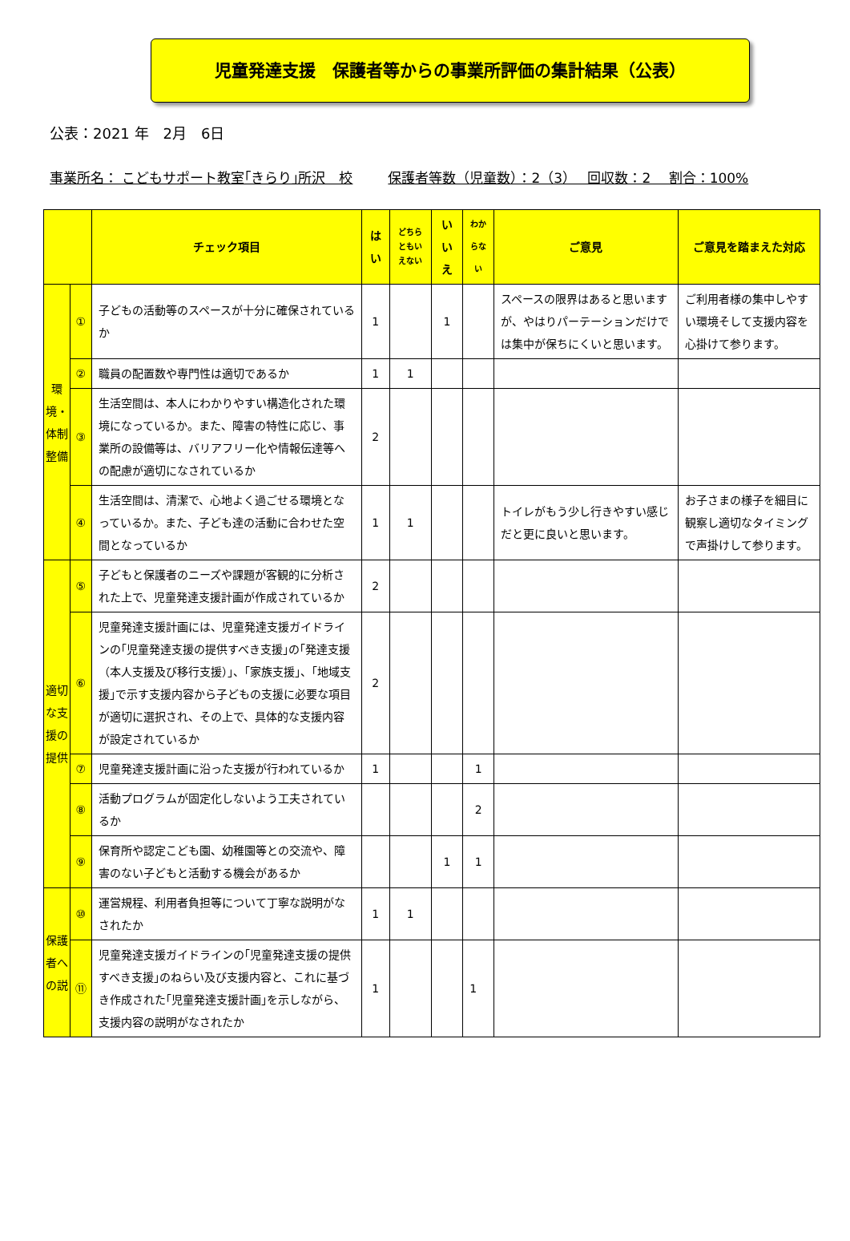児童発達支援　保護者等からの事業所評価の集計結果（公表）
公表：2021 年　2月　6日
事業所名： こどもサポート教室｢きらり｣所沢　校 保護者等数（児童数）：2（3）　 回収数：2　 割合：100%
| | | チェック項目 | はい | どちらともいえない | いいえ | わからない | ご意見 | ご意見を踏まえた対応 |
| --- | --- | --- | --- | --- | --- | --- | --- | --- |
| 環境・体制整備 | ① | 子どもの活動等のスペースが十分に確保されているか | 1 | | 1 | | スペースの限界はあると思いますが、やはりパーテーションだけでは集中が保ちにくいと思います。 | ご利用者様の集中しやすい環境そして支援内容を心掛けて参ります。 |
| | ② | 職員の配置数や専門性は適切であるか | 1 | 1 | | | | |
| | ③ | 生活空間は、本人にわかりやすい構造化された環境になっているか。また、障害の特性に応じ、事業所の設備等は、バリアフリー化や情報伝達等への配慮が適切になされているか | 2 | | | | | |
| | ④ | 生活空間は、清潔で、心地よく過ごせる環境となっているか。また、子ども達の活動に合わせた空間となっているか | 1 | 1 | | | トイレがもう少し行きやすい感じだと更に良いと思います。 | お子さまの様子を細目に観察し適切なタイミングで声掛けして参ります。 |
| 適切な支援の提供 | ⑤ | 子どもと保護者のニーズや課題が客観的に分析された上で、児童発達支援計画が作成されているか | 2 | | | | | |
| | ⑥ | 児童発達支援計画には、児童発達支援ガイドラインの｢児童発達支援の提供すべき支援｣の｢発達支援（本人支援及び移行支援）｣、｢家族支援｣、｢地域支援｣で示す支援内容から子どもの支援に必要な項目が適切に選択され、その上で、具体的な支援内容が設定されているか | 2 | | | | | |
| | ⑦ | 児童発達支援計画に沿った支援が行われているか | 1 | | | 1 | | |
| | ⑧ | 活動プログラムが固定化しないよう工夫されているか | | | | 2 | | |
| | ⑨ | 保育所や認定こども園、幼稚園等との交流や、障害のない子どもと活動する機会があるか | | | 1 | 1 | | |
| 保護者への説 | ⑩ | 運営規程、利用者負担等について丁寧な説明がなされたか | 1 | 1 | | | | |
| | ⑪ | 児童発達支援ガイドラインの｢児童発達支援の提供すべき支援｣のねらい及び支援内容と、これに基づき作成された｢児童発達支援計画｣を示しながら、支援内容の説明がなされたか | 1 | | | 1 | | |